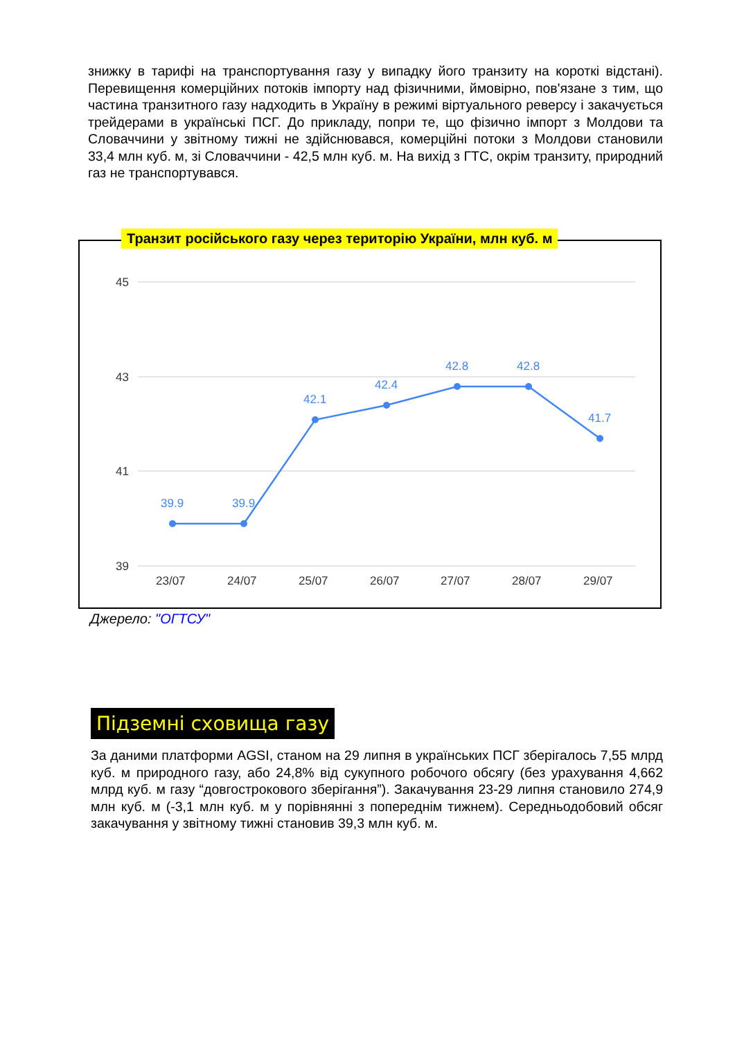знижку в тарифі на транспортування газу у випадку його транзиту на короткі відстані). Перевищення комерційних потоків імпорту над фізичними, ймовірно, пов'язане з тим, що частина транзитного газу надходить в Україну в режимі віртуального реверсу і закачується трейдерами в українські ПСГ. До прикладу, попри те, що фізично імпорт з Молдови та Словаччини у звітному тижні не здійснювався, комерційні потоки з Молдови становили 33,4 млн куб. м, зі Словаччини - 42,5 млн куб. м. На вихід з ГТС, окрім транзиту, природний газ не транспортувався.
45
43
41
39
23/07
24/07
25/07
26/07
27/07
28/07
29/07
39.9
39.9
42.1
42.4
42.8
42.8
41.7
Транзит російського газу через територію України, млн куб. м
Джерело: "ОГТСУ"
Підземні сховища газу
За даними платформи AGSI, станом на 29 липня в українських ПСГ зберігалось 7,55 млрд куб. м природного газу, або 24,8% від сукупного робочого обсягу (без урахування 4,662 млрд куб. м газу “довгострокового зберігання”). Закачування 23-29 липня становило 274,9 млн куб. м (-3,1 млн куб. м у порівнянні з попереднім тижнем). Середньодобовий обсяг закачування у звітному тижні становив 39,3 млн куб. м.